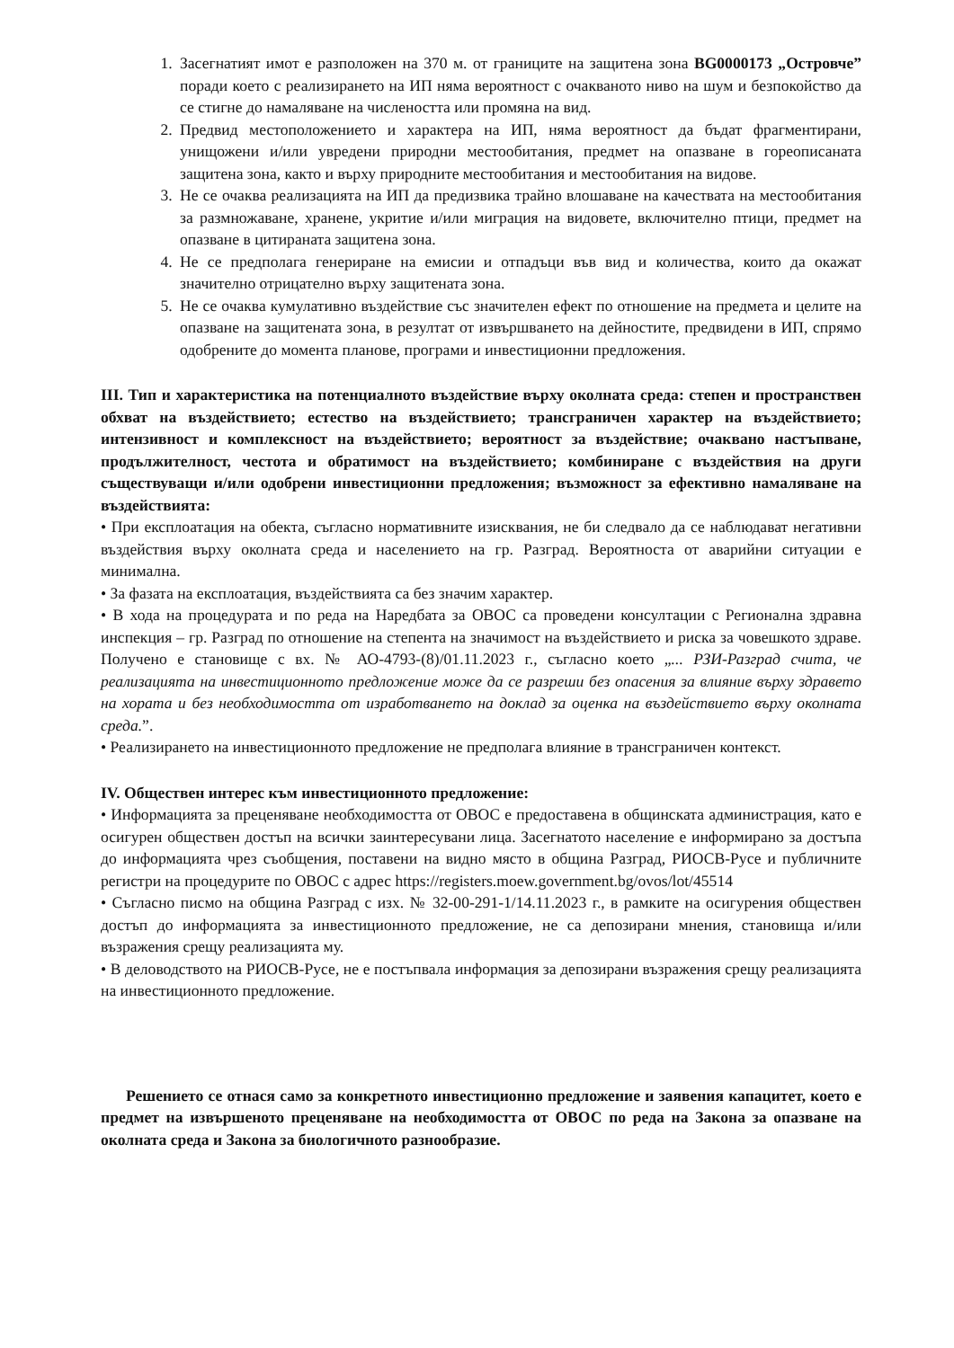1. Засегнатият имот е разположен на 370 м. от границите на защитена зона BG0000173 „Островче” поради което с реализирането на ИП няма вероятност с очакваното ниво на шум и безпокойство да се стигне до намаляване на числеността или промяна на вид.
2. Предвид местоположението и характера на ИП, няма вероятност да бъдат фрагментирани, унищожени и/или увредени природни местообитания, предмет на опазване в гореописаната защитена зона, както и върху природните местообитания и местообитания на видове.
3. Не се очаква реализацията на ИП да предизвика трайно влошаване на качествата на местообитания за размножаване, хранене, укритие и/или миграция на видовете, включително птици, предмет на опазване в цитираната защитена зона.
4. Не се предполага генериране на емисии и отпадъци във вид и количества, които да окажат значително отрицателно върху защитената зона.
5. Не се очаква кумулативно въздействие със значителен ефект по отношение на предмета и целите на опазване на защитената зона, в резултат от извършването на дейностите, предвидени в ИП, спрямо одобрените до момента планове, програми и инвестиционни предложения.
III. Тип и характеристика на потенциалното въздействие върху околната среда: степен и пространствен обхват на въздействието; естество на въздействието; трансграничен характер на въздействието; интензивност и комплексност на въздействието; вероятност за въздействие; очаквано настъпване, продължителност, честота и обратимост на въздействието; комбиниране с въздействия на други съществуващи и/или одобрени инвестиционни предложения; възможност за ефективно намаляване на въздействията:
• При експлоатация на обекта, съгласно нормативните изисквания, не би следвало да се наблюдават негативни въздействия върху околната среда и населението на гр. Разград. Вероятноста от аварийни ситуации е минимална.
• За фазата на експлоатация, въздействията са без значим характер.
• В хода на процедурата и по реда на Наредбата за ОВОС са проведени консултации с Регионална здравна инспекция – гр. Разград по отношение на степента на значимост на въздействието и риска за човешкото здраве. Получено е становище с вх. № АО-4793-(8)/01.11.2023 г., съгласно което „... РЗИ-Разград счита, че реализацията на инвестиционното предложение може да се разреши без опасения за влияние върху здравето на хората и без необходимостта от изработването на доклад за оценка на въздействието върху околната среда.”.
• Реализирането на инвестиционното предложение не предполага влияние в трансграничен контекст.
IV. Обществен интерес към инвестиционното предложение:
• Информацията за преценяване необходимостта от ОВОС е предоставена в общинската администрация, като е осигурен обществен достъп на всички заинтересувани лица. Засегнатото население е информирано за достъпа до информацията чрез съобщения, поставени на видно място в община Разград, РИОСВ-Русе и публичните регистри на процедурите по ОВОС с адрес https://registers.moew.government.bg/ovos/lot/45514
• Съгласно писмо на община Разград с изх. № 32-00-291-1/14.11.2023 г., в рамките на осигурения обществен достъп до информацията за инвестиционното предложение, не са депозирани мнения, становища и/или възражения срещу реализацията му.
• В деловодството на РИОСВ-Русе, не е постъпвала информация за депозирани възражения срещу реализацията на инвестиционното предложение.
Решението се отнася само за конкретното инвестиционно предложение и заявения капацитет, което е предмет на извършеното преценяване на необходимостта от ОВОС по реда на Закона за опазване на околната среда и Закона за биологичното разнообразие.